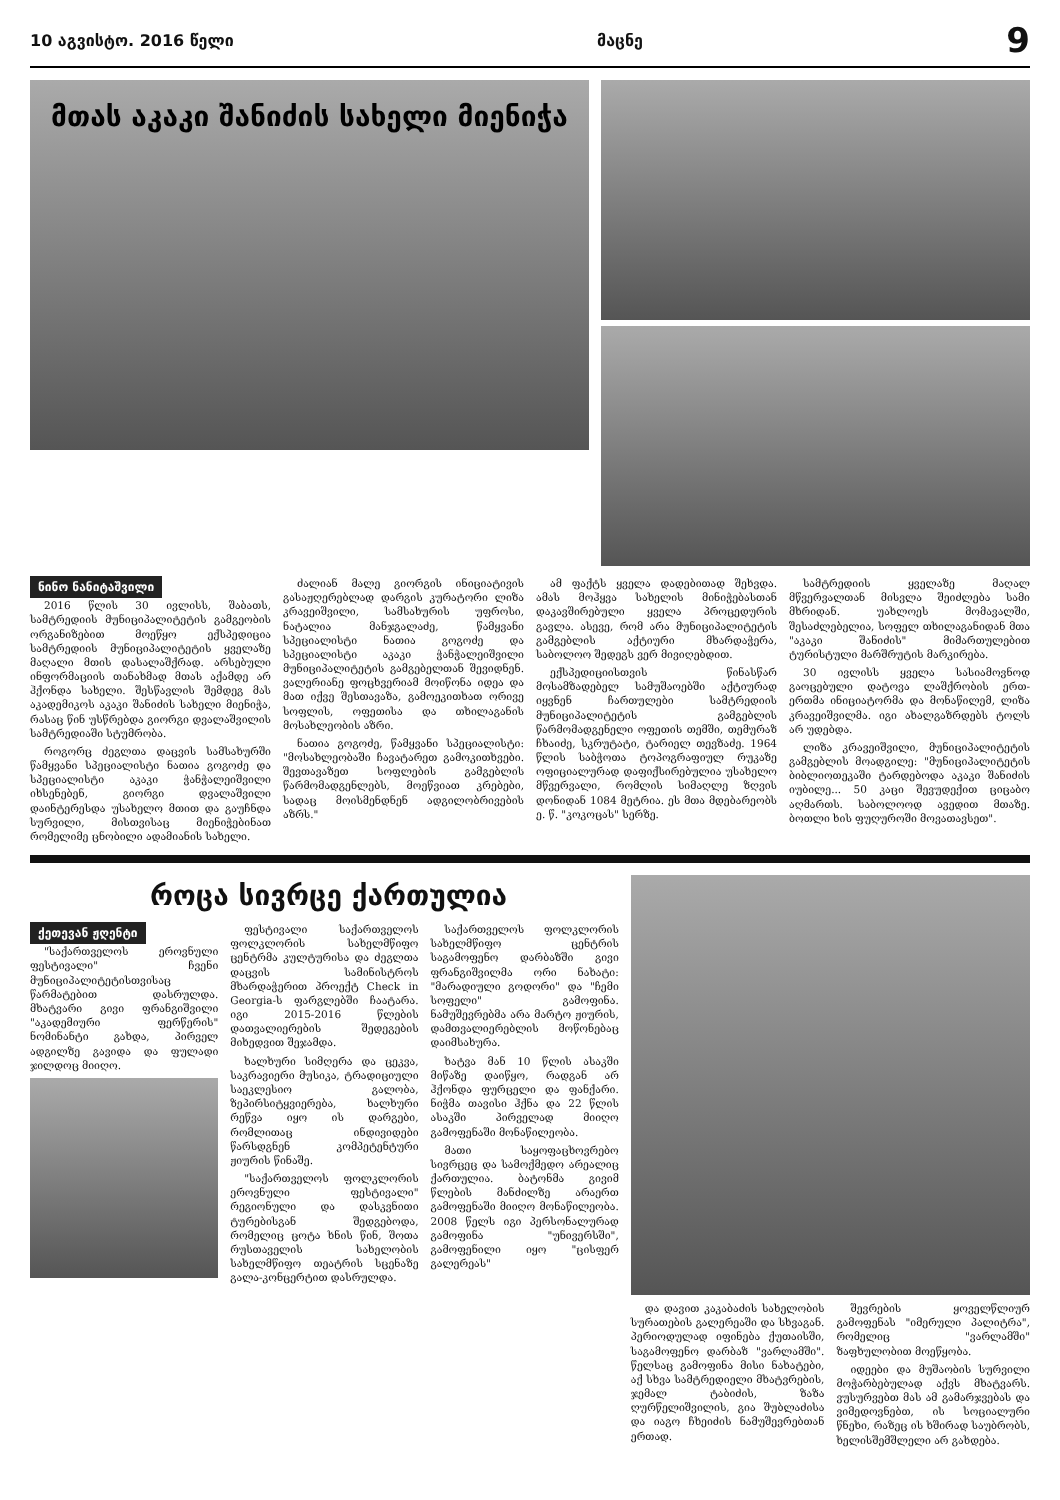10 აგვისტო. 2016 წელი მაცნე 9
მთას აკაკი შანიძის სახელი მიენიჭა
ნინო ნანიტაშვილი
2016 წლის 30 ივლისს, შაბათს, სამტრედიის მუნიციპალიტეტის გამგეობის ორგანიზებით მოეწყო ექსპედიცია სამტრედიის მუნიციპალიტეტის ყველაზე მაღალი მთის დასალაშქრად. არსებული ინფორმაციის თანახმად მთას აქამდე არ ჰქონდა სახელი. შესწავლის შემდეგ მას აკადემიკოს აკაკი შანიძის სახელი მიენიჭა, რასაც წინ უსწრებდა გიორგი დვალაშვილის სამტრედიაში სტუმრობა.
როგორც ძეგლთა დაცვის სამსახურში წამყვანი სპეციალისტი ნათია გოგოძე და სპეციალისტი აკაკი ჭანჭალეიშვილი იხსენებენ, გიორგი დვალაშვილი დაინტერესდა უსახელო მთით და გაუჩნდა სურვილი, მისთვისაც მიენიჭებინათ რომელიმე ცნობილი ადამიანის სახელი.
ძალიან მალე გიორგის ინიციატივის გასაჟღერებლად დარგის კურატორი ლიზა კრავეიშვილი, სამსახურის უფროსი, ნატალია მანჯგალაძე, წამყვანი სპეციალისტი ნათია გოგოძე და სპეციალისტი აკაკი ჭანჭალეიშვილი მუნიციპალიტეტის გამგებელთან შევიდნენ. ვალერიანე ფოცხვერიამ მოიწონა იდეა და მათ იქვე შესთავაზა, გამოეკითხათ ორივე სოფლის, ოფეთისა და თხილაგანის მოსახლეობის აზრი.
ნათია გოგოძე, წამყვანი სპეციალისტი: "მოსახლეობაში ჩავატარეთ გამოკითხვები. შევთავაზეთ სოფლების გამგებლის წარმომადგენლებს, მოეწვიათ კრებები, სადაც მოისმენდნენ ადგილობრივების აზრს."
ამ ფაქტს ყველა დადებითად შეხვდა. ამას მოჰყვა სახელის მინიჭებასთან დაკავშირებული ყველა პროცედურის გავლა. ასევე, რომ არა მუნიციპალიტეტის გამგებლის აქტიური მხარდაჭერა, საბოლოო შედეგს ვერ მივიღებდით.
ექსპედიციისთვის წინასწარ მოსამზადებელ სამუშაოებში აქტიურად იყვნენ ჩართულები სამტრედიის მუნიციპალიტეტის გამგებლის წარმომადგენელი ოფეთის თემში, თემურაზ ჩხაიძე, სკრუტატი, ტარიელ თევზაძე. 1964 წლის საბჭოთა ტოპოგრაფიულ რუკაზე ოფიციალურად დაფიქსირებულია უსახელო მწვერვალი, რომლის სიმაღლე ზღვის დონიდან 1084 მეტრია. ეს მთა მდებარეობს ე. წ. "კოკოცას" სერზე.
სამტრედიის ყველაზე მაღალ მწვერვალთან მისვლა შეიძლება სამი მხრიდან. უახლოეს მომავალში, შესაძლებელია, სოფელ თხილაგანიდან მთა "აკაკი შანიძის" მიმართულებით ტურისტული მარშრუტის მარკირება.
30 ივლისს ყველა სასიამოვნოდ გაოცებული დატოვა ლაშქრობის ერთ-ერთმა ინიციატორმა და მონაწილემ, ლიზა კრავეიშვილმა. იგი ახალგაზრდებს ტოლს არ უდებდა.
ლიზა კრავეიშვილი, მუნიციპალიტეტის გამგებლის მოადგილე: "მუნიციპალიტეტის ბიბლიოთეკაში ტარდებოდა აკაკი შანიძის იუბილე... 50 კაცი შევუდექით ციცაბო აღმართს. საბოლოოდ ავედით მთაზე. ბოთლი ხის ფუღუროში მოვათავსეთ".
როცა სივრცე ქართულია
ქეთევან ჟღენტი
"საქართველოს ეროვნული ფესტივალი" ჩვენი მუნიციპალიტეტისთვისაც წარმატებით დასრულდა. მხატვარი გივი ფრანგიშვილი "აკადემიური ფერწერის" ნომინანტი გახდა, პირველ ადგილზე გავიდა და ფულადი ჯილდოც მიიღო.
ფესტივალი საქართველოს ფოლკლორის სახელმწიფო ცენტრმა კულტურისა და ძეგლთა დაცვის სამინისტროს მხარდაჭერით პროექტ Check in Georgia-ს ფარგლებში ჩაატარა. იგი 2015-2016 წლების დათვალიერების შედეგების მიხედვით შეჯამდა.
ხალხური სიმღერა და ცეკვა, საკრავიერი მუსიკა, ტრადიციული საეკლესიო გალობა, ზეპირსიტყვიერება, ხალხური რეწვა იყო ის დარგები, რომლითაც ინდივიდები წარსდგნენ კომპეტენტური ჟიურის წინაშე.
"საქართველოს ფოლკლორის ეროვნული ფესტივალი" რეგიონული და დასკვნითი ტურებისგან შედგებოდა, რომელიც ცოტა ხნის წინ, შოთა რუსთაველის სახელობის სახელმწიფო თეატრის სცენაზე გალა-კონცერტით დასრულდა.
საქართველოს ფოლკლორის სახელმწიფო ცენტრის საგამოფენო დარბაზში გივი ფრანგიშვილმა ორი ნახატი: "მარადიული გოდორი" და "ჩემი სოფელი" გამოფინა. ნამუშევრებმა არა მარტო ჟიურის, დამთვალიერებლის მოწონებაც დაიმსახურა.
ხატვა მან 10 წლის ასაკში მიწაზე დაიწყო, რადგან არ ჰქონდა ფურცელი და ფანქარი. ნიჭმა თავისი ჰქნა და 22 წლის ასაკში პირველად მიიღო გამოფენაში მონაწილეობა.
მათი საყოფაცხოვრებო სივრცეც და სამოქმედო არეალიც ქართულია. ბატონმა გივიმ წლების მანძილზე არაერთ გამოფენაში მიიღო მონაწილეობა. 2008 წელს იგი პერსონალურად გამოფინა "უნივერსში", გამოფენილი იყო "ცისფერ გალერეას"
და დავით კაკაბაძის სახელობის სურათების გალერეაში და სხვაგან. პერიოდულად იფინება ქუთაისში, საგამოფენო დარბაზ "ვარლამში". წელსაც გამოფინა მისი ნახატები, აქ სხვა სამტრედიელი მხატვრების, ჯემალ ტაბიძის, ზაზა ღურწელიშვილის, გია შუბლაძისა და იაგო ჩხეიძის ნამუშევრებთან ერთად.
შევრების ყოველწლიურ გამოფენას "იმერული პალიტრა", რომელიც "ვარლამში" ზაფხულობით მოეწყობა.
იდეები და მუშაობის სურვილი მოჭარბებულად აქვს მხატვარს. ვუსურვებთ მას ამ გამარჯვებას და ვიმედოვნებთ, ის სოციალური წნეხი, რაზეც ის ხშირად საუბრობს, ხელისშემშლელი არ გახდება.